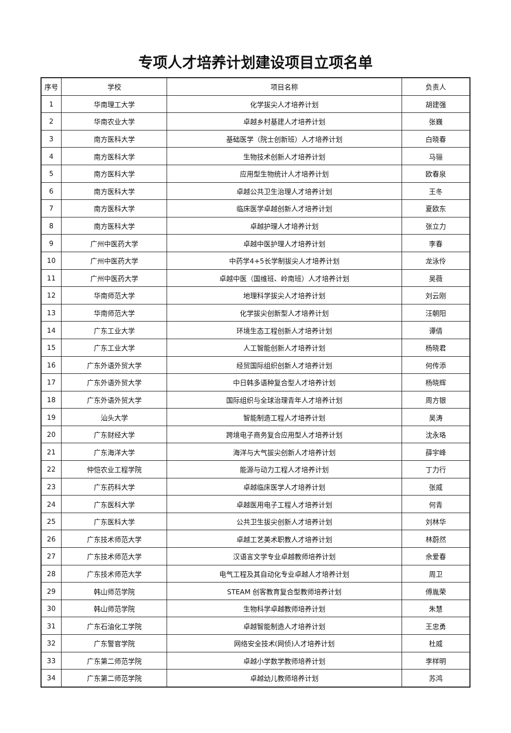专项人才培养计划建设项目立项名单
| 序号 | 学校 | 项目名称 | 负责人 |
| --- | --- | --- | --- |
| 1 | 华南理工大学 | 化学拔尖人才培养计划 | 胡建强 |
| 2 | 华南农业大学 | 卓越乡村基建人才培养计划 | 张巍 |
| 3 | 南方医科大学 | 基础医学（院士创新班）人才培养计划 | 白晓春 |
| 4 | 南方医科大学 | 生物技术创新人才培养计划 | 马骊 |
| 5 | 南方医科大学 | 应用型生物统计人才培养计划 | 欧春泉 |
| 6 | 南方医科大学 | 卓越公共卫生治理人才培养计划 | 王冬 |
| 7 | 南方医科大学 | 临床医学卓越创新人才培养计划 | 夏欧东 |
| 8 | 南方医科大学 | 卓越护理人才培养计划 | 张立力 |
| 9 | 广州中医药大学 | 卓越中医护理人才培养计划 | 李春 |
| 10 | 广州中医药大学 | 中药学4+5长学制拔尖人才培养计划 | 龙泳伶 |
| 11 | 广州中医药大学 | 卓越中医（国维班、岭南班）人才培养计划 | 吴薇 |
| 12 | 华南师范大学 | 地理科学拔尖人才培养计划 | 刘云刚 |
| 13 | 华南师范大学 | 化学拔尖创新型人才培养计划 | 汪朝阳 |
| 14 | 广东工业大学 | 环境生态工程创新人才培养计划 | 谭倩 |
| 15 | 广东工业大学 | 人工智能创新人才培养计划 | 杨晓君 |
| 16 | 广东外语外贸大学 | 经贸国际组织创新人才培养计划 | 何传添 |
| 17 | 广东外语外贸大学 | 中日韩多语种复合型人才培养计划 | 杨晓辉 |
| 18 | 广东外语外贸大学 | 国际组织与全球治理青年人才培养计划 | 周方银 |
| 19 | 汕头大学 | 智能制造工程人才培养计划 | 吴涛 |
| 20 | 广东财经大学 | 跨境电子商务复合应用型人才培养计划 | 沈永珞 |
| 21 | 广东海洋大学 | 海洋与大气拔尖创新人才培养计划 | 薛宇峰 |
| 22 | 仲恺农业工程学院 | 能源与动力工程人才培养计划 | 丁力行 |
| 23 | 广东药科大学 | 卓越临床医学人才培养计划 | 张威 |
| 24 | 广东医科大学 | 卓越医用电子工程人才培养计划 | 何青 |
| 25 | 广东医科大学 | 公共卫生拔尖创新人才培养计划 | 刘林华 |
| 26 | 广东技术师范大学 | 卓越工艺美术职教人才培养计划 | 林蔚然 |
| 27 | 广东技术师范大学 | 汉语言文学专业卓越教师培养计划 | 佘爱春 |
| 28 | 广东技术师范大学 | 电气工程及其自动化专业卓越人才培养计划 | 周卫 |
| 29 | 韩山师范学院 | STEAM 创客教育复合型教师培养计划 | 傅胤荣 |
| 30 | 韩山师范学院 | 生物科学卓越教师培养计划 | 朱慧 |
| 31 | 广东石油化工学院 | 卓越智能制造人才培养计划 | 王忠勇 |
| 32 | 广东警官学院 | 网络安全技术(网侦)人才培养计划 | 杜威 |
| 33 | 广东第二师范学院 | 卓越小学数学教师培养计划 | 李样明 |
| 34 | 广东第二师范学院 | 卓越幼儿教师培养计划 | 苏鸿 |